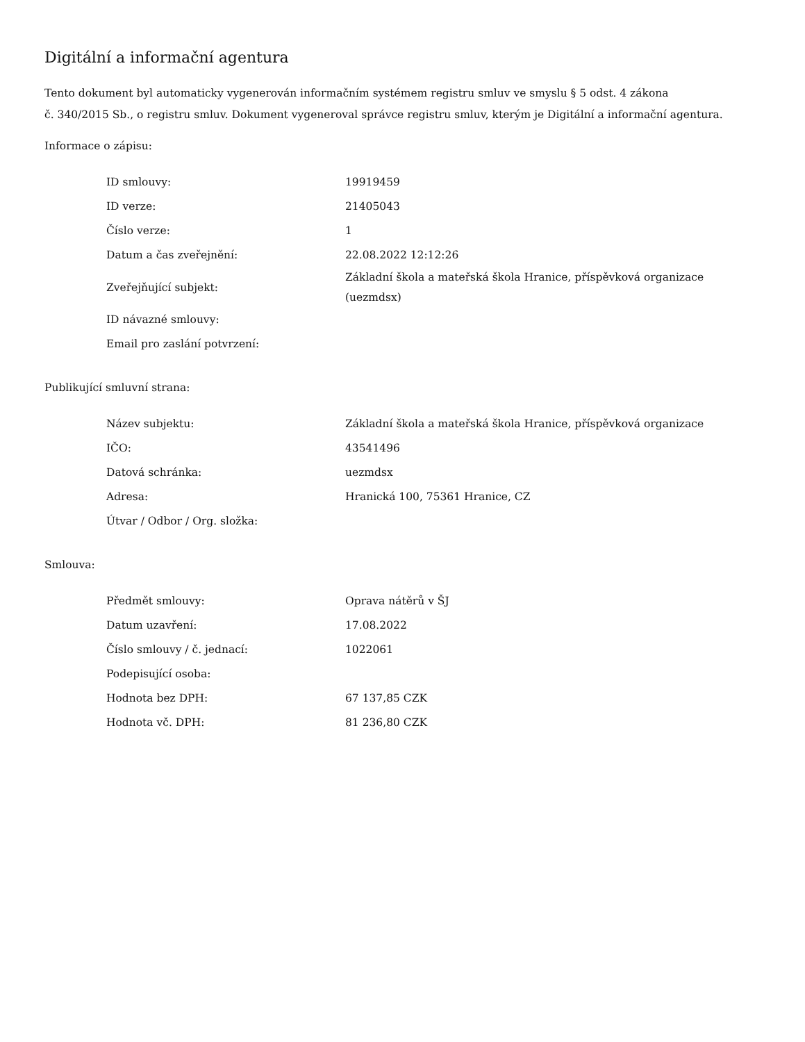Digitální a informační agentura
Tento dokument byl automaticky vygenerován informačním systémem registru smluv ve smyslu § 5 odst. 4 zákona
č. 340/2015 Sb., o registru smluv. Dokument vygeneroval správce registru smluv, kterým je Digitální a informační agentura.
Informace o zápisu:
| ID smlouvy: | 19919459 |
| ID verze: | 21405043 |
| Číslo verze: | 1 |
| Datum a čas zveřejnění: | 22.08.2022 12:12:26 |
| Zveřejňující subjekt: | Základní škola a mateřská škola Hranice, příspěvková organizace (uezmdsx) |
| ID návazné smlouvy: | |
| Email pro zaslání potvrzení: | |
Publikující smluvní strana:
| Název subjektu: | Základní škola a mateřská škola Hranice, příspěvková organizace |
| IČO: | 43541496 |
| Datová schránka: | uezmdsx |
| Adresa: | Hranická 100, 75361 Hranice, CZ |
| Útvar / Odbor / Org. složka: | |
Smlouva:
| Předmět smlouvy: | Oprava nátěrů v ŠJ |
| Datum uzavření: | 17.08.2022 |
| Číslo smlouvy / č. jednací: | 1022061 |
| Podepisující osoba: | |
| Hodnota bez DPH: | 67 137,85 CZK |
| Hodnota vč. DPH: | 81 236,80 CZK |